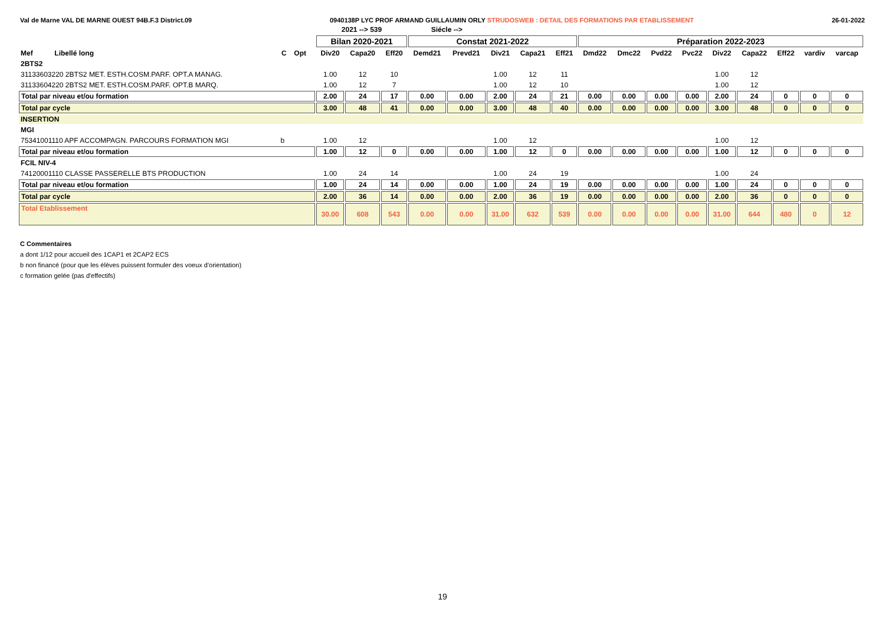Val de Marne VAL DE MARNE OUEST 94B.F.3 District.09 0940138P LYC PROF ARMAND GUILLAUMIN ORLY STRUDOSWEB : DETAIL DES FORMATIONS PAR ETABLISSEMENT 26-01-2022
| | | | | 2021 --> 539 | | | Siécle --> | | | | | | | | | | | | | |
| --- | --- | --- | --- | --- | --- | --- | --- | --- | --- | --- | --- | --- | --- | --- | --- | --- | --- | --- | --- | --- |
| | | | | Bilan 2020-2021 | | | Constat 2021-2022 | | | | | Préparation 2022-2023 | | | | | | | | |
| Mef Libellé long | C | Opt | | Div20 | Capa20 | Eff20 | Demd21 | Prevd21 | Div21 | Capa21 | Eff21 | Dmd22 | Dmc22 | Pvd22 | Pvc22 | Div22 | Capa22 | Eff22 | vardiv | varcap |
| 2BTS2 | | | | | | | | | | | | | | | | | | | | |
| 31133603220 2BTS2 MET. ESTH.COSM.PARF. OPT.A MANAG. | | | | 1.00 | 12 | 10 | | | 1.00 | 12 | 11 | | | | | 1.00 | 12 | | | |
| 31133604220 2BTS2 MET. ESTH.COSM.PARF. OPT.B MARQ. | | | | 1.00 | 12 | 7 | | | 1.00 | 12 | 10 | | | | | 1.00 | 12 | | | |
| Total par niveau et/ou formation | | | | 2.00 | 24 | 17 | 0.00 | 0.00 | 2.00 | 24 | 21 | 0.00 | 0.00 | 0.00 | 0.00 | 2.00 | 24 | 0 | 0 | 0 |
| Total par cycle | | | | 3.00 | 48 | 41 | 0.00 | 0.00 | 3.00 | 48 | 40 | 0.00 | 0.00 | 0.00 | 0.00 | 3.00 | 48 | 0 | 0 | 0 |
| INSERTION | | | | | | | | | | | | | | | | | | | | |
| MGI | | | | | | | | | | | | | | | | | | | | |
| 75341001110 APF ACCOMPAGN. PARCOURS FORMATION MGI | b | | | 1.00 | 12 | | | | 1.00 | 12 | | | | | | 1.00 | 12 | | | |
| Total par niveau et/ou formation | | | | 1.00 | 12 | 0 | 0.00 | 0.00 | 1.00 | 12 | 0 | 0.00 | 0.00 | 0.00 | 0.00 | 1.00 | 12 | 0 | 0 | 0 |
| FCIL NIV-4 | | | | | | | | | | | | | | | | | | | | |
| 74120001110 CLASSE PASSERELLE BTS PRODUCTION | | | | 1.00 | 24 | 14 | | | 1.00 | 24 | 19 | | | | | 1.00 | 24 | | | |
| Total par niveau et/ou formation | | | | 1.00 | 24 | 14 | 0.00 | 0.00 | 1.00 | 24 | 19 | 0.00 | 0.00 | 0.00 | 0.00 | 1.00 | 24 | 0 | 0 | 0 |
| Total par cycle | | | | 2.00 | 36 | 14 | 0.00 | 0.00 | 2.00 | 36 | 19 | 0.00 | 0.00 | 0.00 | 0.00 | 2.00 | 36 | 0 | 0 | 0 |
| Total Etablissement | | | | 30.00 | 608 | 543 | 0.00 | 0.00 | 31.00 | 632 | 539 | 0.00 | 0.00 | 0.00 | 0.00 | 31.00 | 644 | 480 | 0 | 12 |
C Commentaires
a dont 1/12 pour accueil des 1CAP1 et 2CAP2 ECS
b non financé (pour que les élèves puissent formuler des voeux d'orientation)
c formation gelée (pas d'effectifs)
19